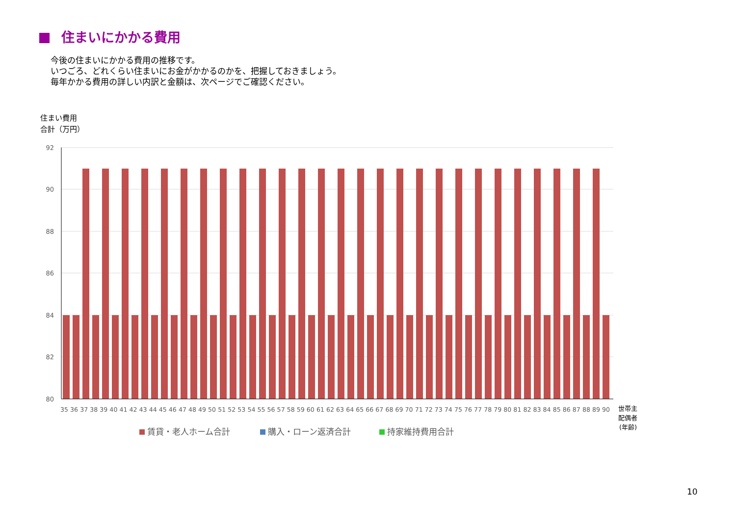住まいにかかる費用
今後の住まいにかかる費用の推移です。
いつごろ、どれくらい住まいにお金がかかるのかを、把握しておきましょう。
毎年かかる費用の詳しい内訳と金額は、次ページでご確認ください。
住まい費用
合計（万円）
92
90
88
86
84
82
80
35 36 37 38 39 40 41 42 43 44 45 46 47 48 49 50 51 52 53 54 55 56 57 58 59 60 61 62 63 64 65 66 67 68 69 70 71 72 73 74 75 76 77 78 79 80 81 82 83 84 85 86 87 88 89 90
世帯主
配偶者
(年齢)
賃貸・老人ホーム合計
購入・ローン返済合計
持家維持費用合計
10